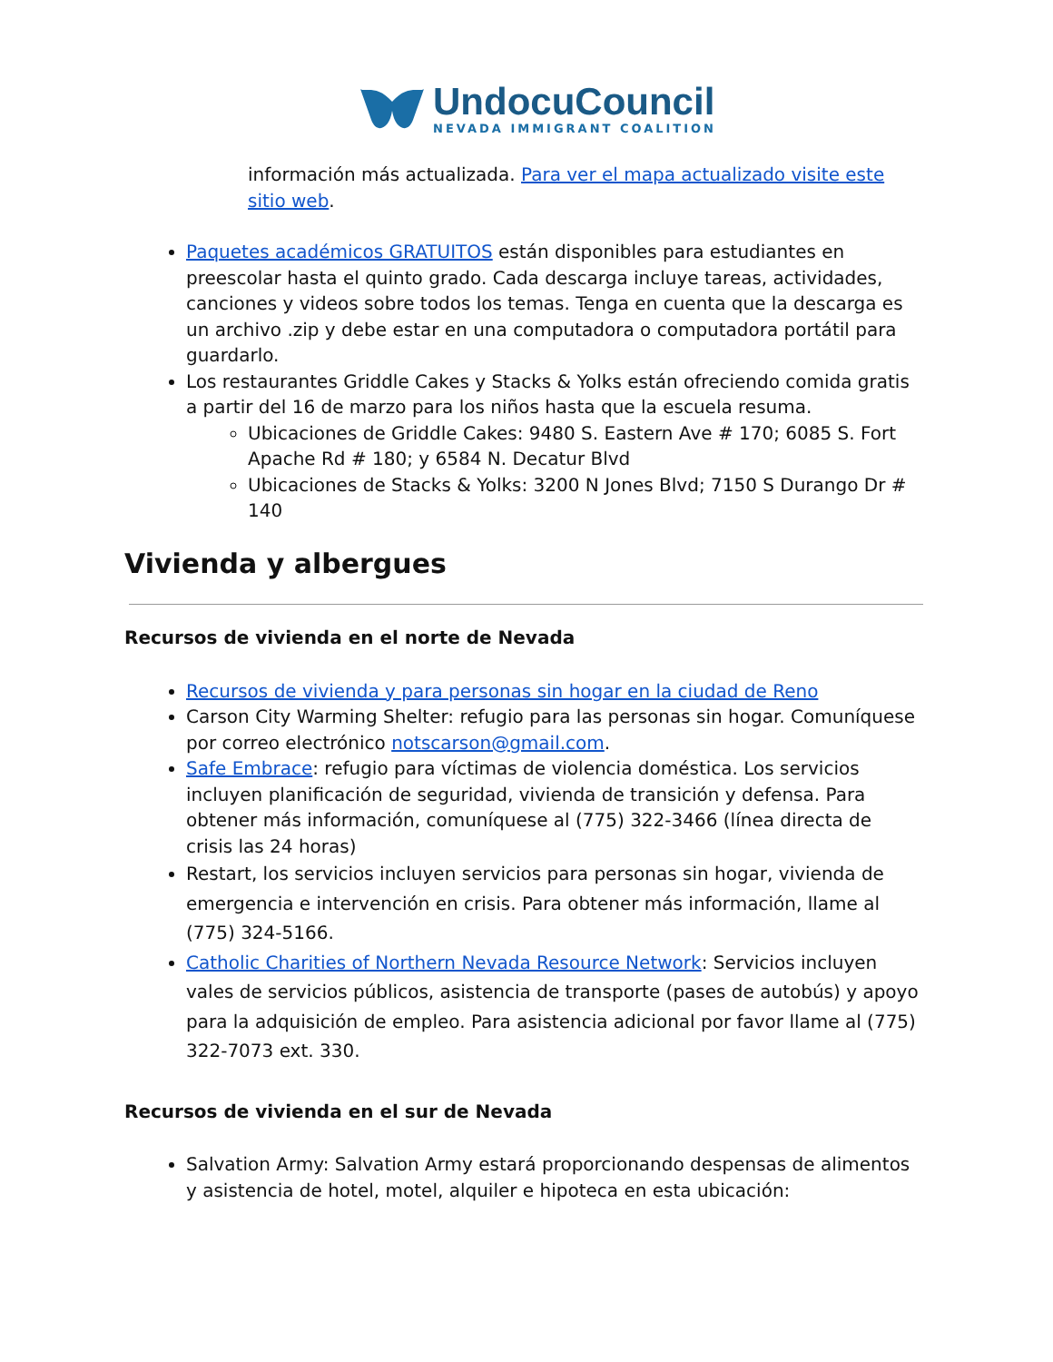UndocuCouncil
NEVADA IMMIGRANT COALITION
información más actualizada. Para ver el mapa actualizado visite este sitio web.
Paquetes académicos GRATUITOS están disponibles para estudiantes en preescolar hasta el quinto grado. Cada descarga incluye tareas, actividades, canciones y videos sobre todos los temas. Tenga en cuenta que la descarga es un archivo .zip y debe estar en una computadora o computadora portátil para guardarlo.
Los restaurantes Griddle Cakes y Stacks & Yolks están ofreciendo comida gratis a partir del 16 de marzo para los niños hasta que la escuela resuma.
Ubicaciones de Griddle Cakes: 9480 S. Eastern Ave # 170; 6085 S. Fort Apache Rd # 180; y 6584 N. Decatur Blvd
Ubicaciones de Stacks & Yolks: 3200 N Jones Blvd; 7150 S Durango Dr # 140
Vivienda y albergues
Recursos de vivienda en el norte de Nevada
Recursos de vivienda y para personas sin hogar en la ciudad de Reno
Carson City Warming Shelter: refugio para las personas sin hogar. Comuníquese por correo electrónico notscarson@gmail.com.
Safe Embrace: refugio para víctimas de violencia doméstica. Los servicios incluyen planificación de seguridad, vivienda de transición y defensa. Para obtener más información, comuníquese al (775) 322-3466 (línea directa de crisis las 24 horas)
Restart, los servicios incluyen servicios para personas sin hogar, vivienda de emergencia e intervención en crisis. Para obtener más información, llame al (775) 324-5166.
Catholic Charities of Northern Nevada Resource Network: Servicios incluyen vales de servicios públicos, asistencia de transporte (pases de autobús) y apoyo para la adquisición de empleo. Para asistencia adicional por favor llame al (775) 322-7073 ext. 330.
Recursos de vivienda en el sur de Nevada
Salvation Army: Salvation Army estará proporcionando despensas de alimentos y asistencia de hotel, motel, alquiler e hipoteca en esta ubicación: